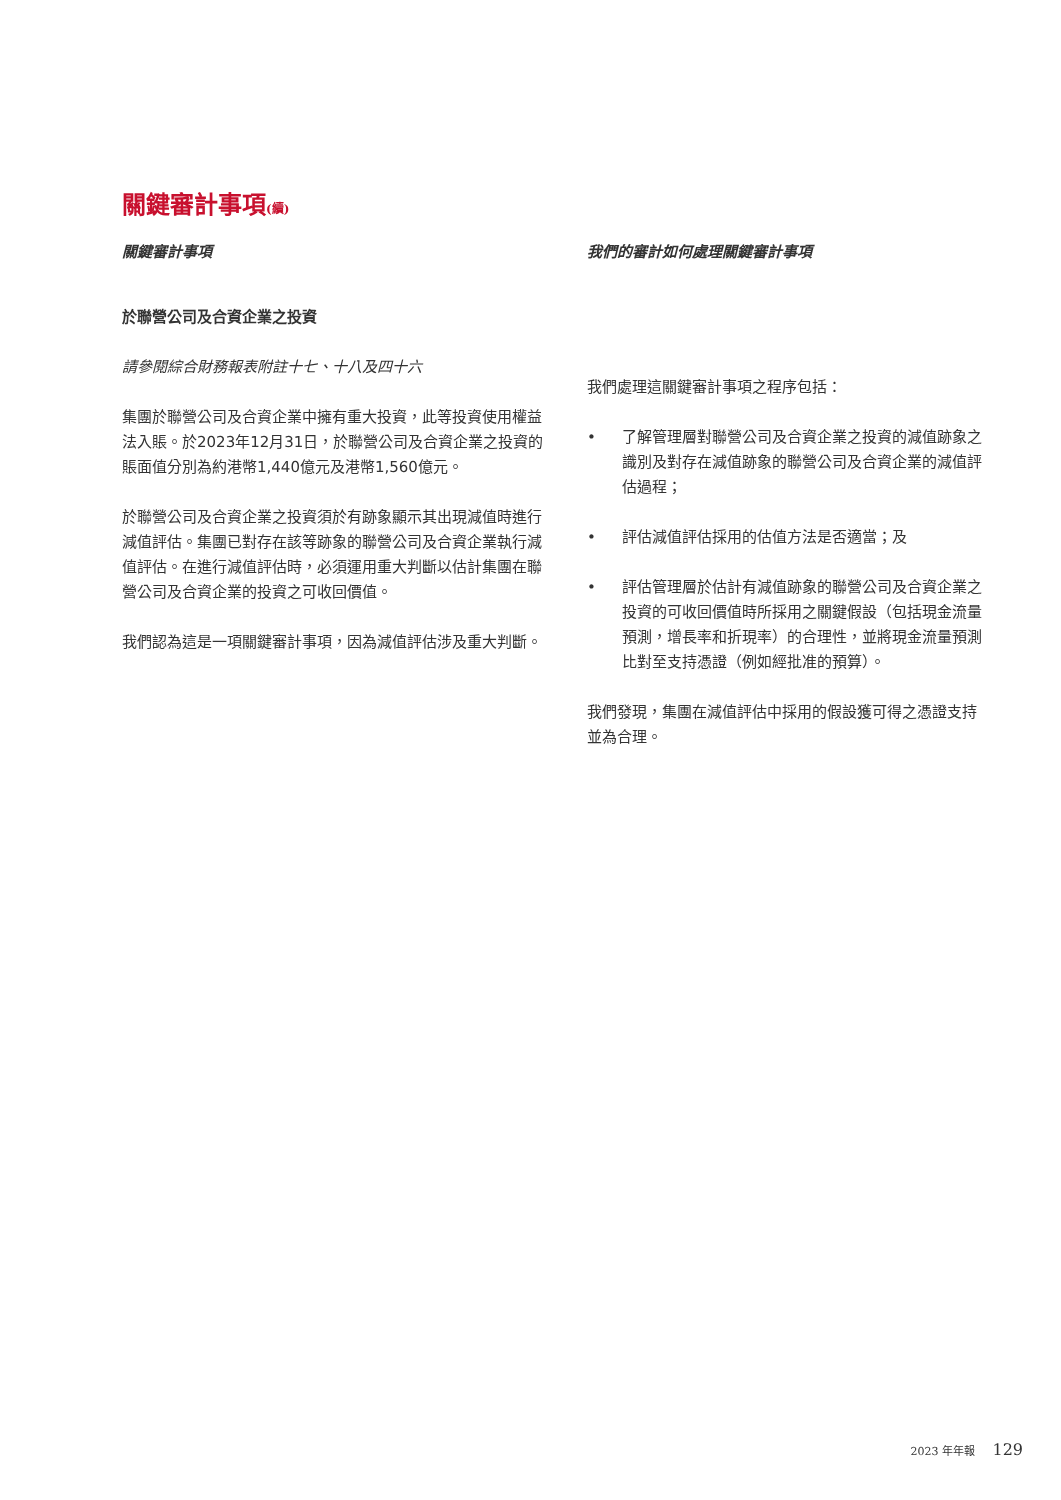關鍵審計事項(續)
關鍵審計事項
於聯營公司及合資企業之投資
請參閱綜合財務報表附註十七、十八及四十六
集團於聯營公司及合資企業中擁有重大投資，此等投資使用權益法入賬。於2023年12月31日，於聯營公司及合資企業之投資的賬面值分別為約港幣1,440億元及港幣1,560億元。
於聯營公司及合資企業之投資須於有跡象顯示其出現減值時進行減值評估。集團已對存在該等跡象的聯營公司及合資企業執行減值評估。在進行減值評估時，必須運用重大判斷以估計集團在聯營公司及合資企業的投資之可收回價值。
我們認為這是一項關鍵審計事項，因為減值評估涉及重大判斷。
我們的審計如何處理關鍵審計事項
我們處理這關鍵審計事項之程序包括：
• 了解管理層對聯營公司及合資企業之投資的減值跡象之識別及對存在減值跡象的聯營公司及合資企業的減值評估過程；
• 評估減值評估採用的估值方法是否適當；及
• 評估管理層於估計有減值跡象的聯營公司及合資企業之投資的可收回價值時所採用之關鍵假設（包括現金流量預測，增長率和折現率）的合理性，並將現金流量預測比對至支持憑證（例如經批准的預算）。
我們發現，集團在減值評估中採用的假設獲可得之憑證支持並為合理。
2023 年年報 129